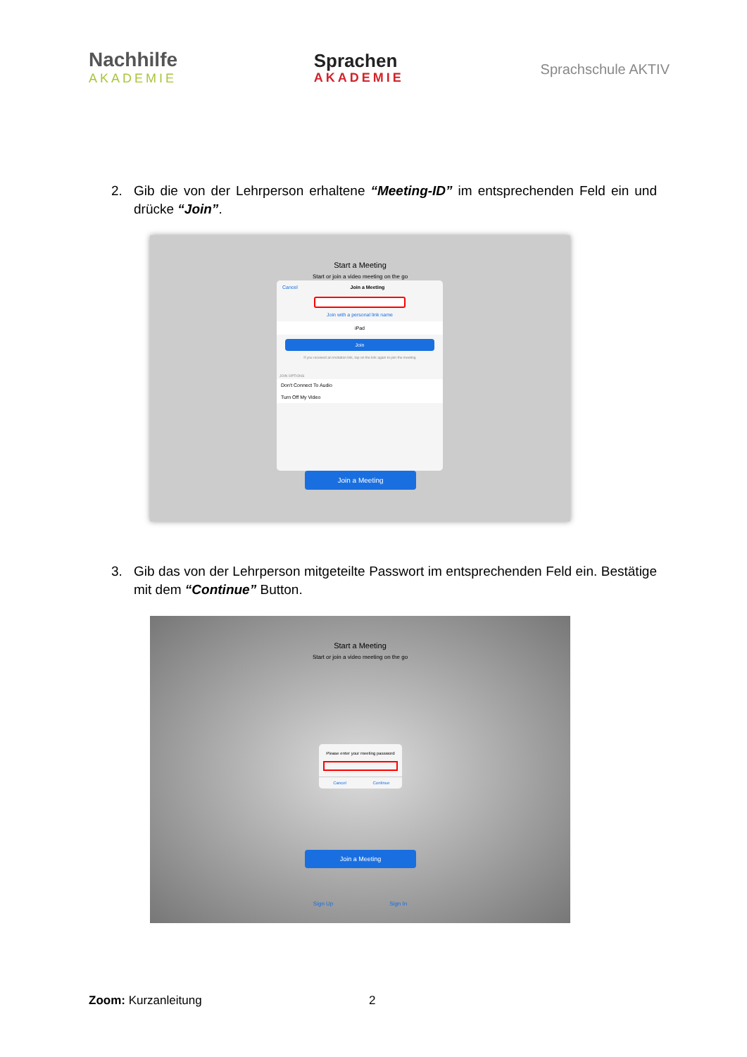Nachhilfe
AKADEMIE
Sprachen
AKADEMIE
Sprachschule AKTIV
2. Gib die von der Lehrperson erhaltene “Meeting-ID” im entsprechenden Feld ein und drücke “Join”.
Start a Meeting
Start or join a video meeting on the go
Cancel Join a Meeting
Join with a personal link name
iPad
Join
If you received an invitation link, tap on the link again to join the meeting
JOIN OPTIONS
Don't Connect To Audio
Turn Off My Video
Join a Meeting
3. Gib das von der Lehrperson mitgeteilte Passwort im entsprechenden Feld ein. Bestätige mit dem “Continue” Button.
Start a Meeting
Start or join a video meeting on the go
Please enter your meeting password
Cancel Continue
Join a Meeting
Sign Up Sign In
Zoom: Kurzanleitung 2